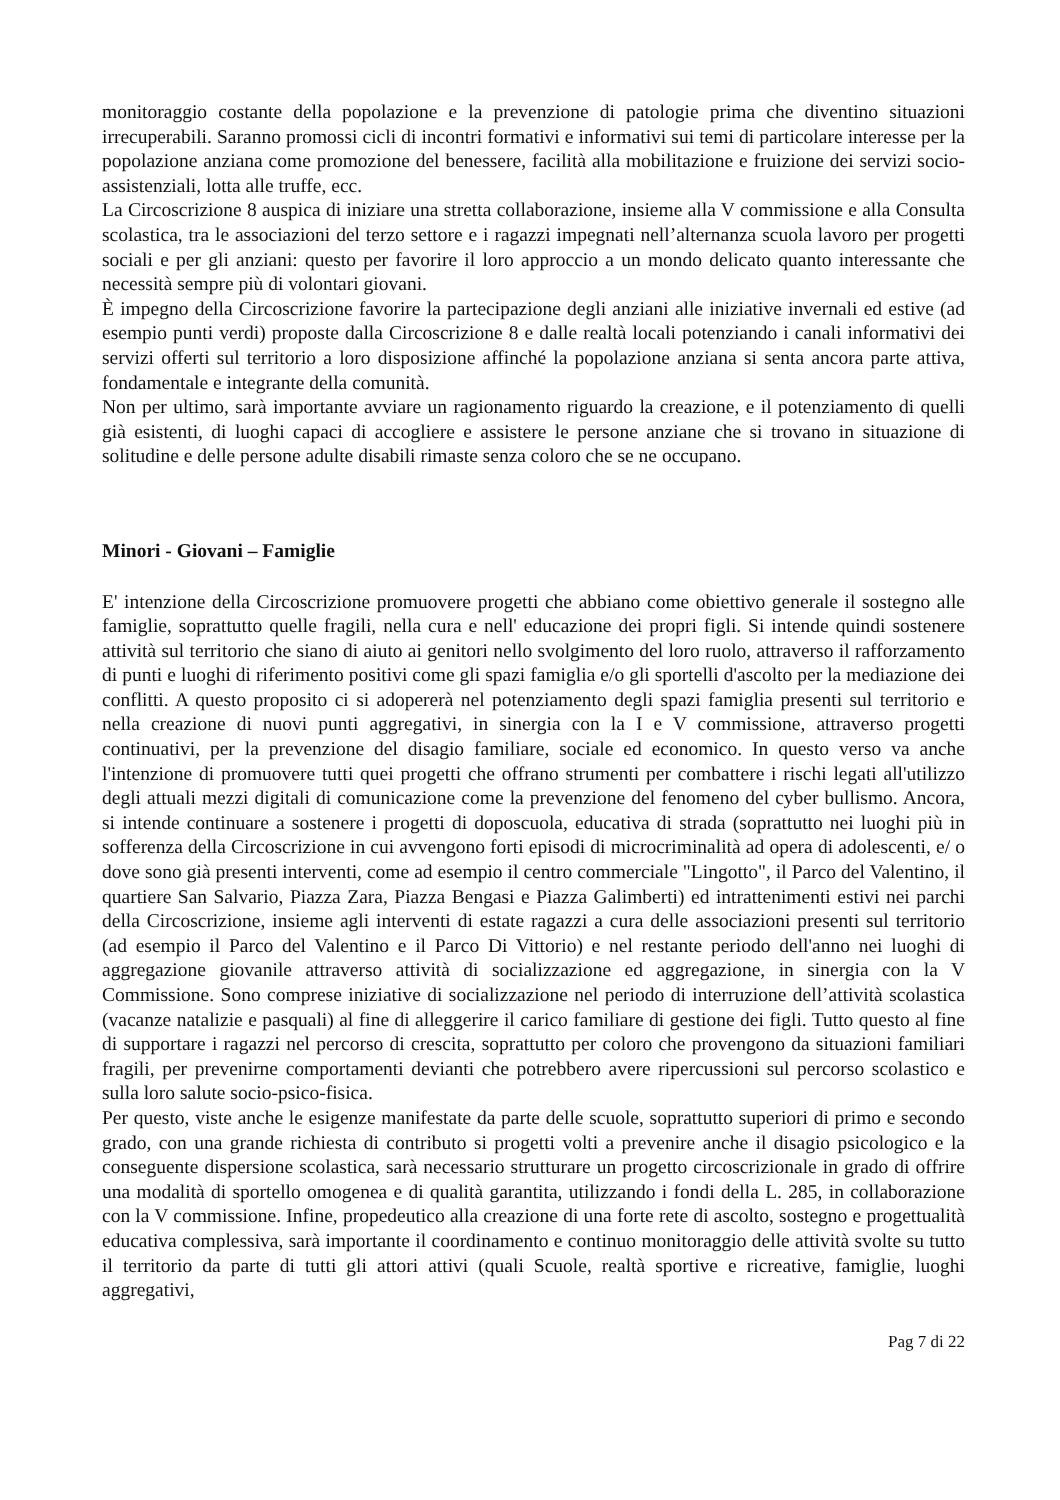monitoraggio costante della popolazione e la prevenzione di patologie prima che diventino situazioni irrecuperabili. Saranno promossi cicli di incontri formativi e informativi sui temi di particolare interesse per la popolazione anziana come promozione del benessere, facilità alla mobilitazione e fruizione dei servizi socio-assistenziali, lotta alle truffe, ecc.
La Circoscrizione 8 auspica di iniziare una stretta collaborazione, insieme alla V commissione e alla Consulta scolastica, tra le associazioni del terzo settore e i ragazzi impegnati nell’alternanza scuola lavoro per progetti sociali e per gli anziani: questo per favorire il loro approccio a un mondo delicato quanto interessante che necessità sempre più di volontari giovani.
È impegno della Circoscrizione favorire la partecipazione degli anziani alle iniziative invernali ed estive (ad esempio punti verdi) proposte dalla Circoscrizione 8 e dalle realtà locali potenziando i canali informativi dei servizi offerti sul territorio a loro disposizione affinché la popolazione anziana si senta ancora parte attiva, fondamentale e integrante della comunità.
Non per ultimo, sarà importante avviare un ragionamento riguardo la creazione, e il potenziamento di quelli già esistenti, di luoghi capaci di accogliere e assistere le persone anziane che si trovano in situazione di solitudine e delle persone adulte disabili rimaste senza coloro che se ne occupano.
Minori - Giovani – Famiglie
E' intenzione della Circoscrizione promuovere progetti che abbiano come obiettivo generale il sostegno alle famiglie, soprattutto quelle fragili, nella cura e nell' educazione dei propri figli. Si intende quindi sostenere attività sul territorio che siano di aiuto ai genitori nello svolgimento del loro ruolo, attraverso il rafforzamento di punti e luoghi di riferimento positivi come gli spazi famiglia e/o gli sportelli d'ascolto per la mediazione dei conflitti. A questo proposito ci si adopererà nel potenziamento degli spazi famiglia presenti sul territorio e nella creazione di nuovi punti aggregativi, in sinergia con la I e V commissione, attraverso progetti continuativi, per la prevenzione del disagio familiare, sociale ed economico. In questo verso va anche l'intenzione di promuovere tutti quei progetti che offrano strumenti per combattere i rischi legati all'utilizzo degli attuali mezzi digitali di comunicazione come la prevenzione del fenomeno del cyber bullismo. Ancora, si intende continuare a sostenere i progetti di doposcuola, educativa di strada (soprattutto nei luoghi più in sofferenza della Circoscrizione in cui avvengono forti episodi di microcriminalità ad opera di adolescenti, e/ o dove sono già presenti interventi, come ad esempio il centro commerciale "Lingotto", il Parco del Valentino, il quartiere San Salvario, Piazza Zara, Piazza Bengasi e Piazza Galimberti) ed intrattenimenti estivi nei parchi della Circoscrizione, insieme agli interventi di estate ragazzi a cura delle associazioni presenti sul territorio (ad esempio il Parco del Valentino e il Parco Di Vittorio) e nel restante periodo dell'anno nei luoghi di aggregazione giovanile attraverso attività di socializzazione ed aggregazione, in sinergia con la V Commissione. Sono comprese iniziative di socializzazione nel periodo di interruzione dell’attività scolastica (vacanze natalizie e pasquali) al fine di alleggerire il carico familiare di gestione dei figli. Tutto questo al fine di supportare i ragazzi nel percorso di crescita, soprattutto per coloro che provengono da situazioni familiari fragili, per prevenirne comportamenti devianti che potrebbero avere ripercussioni sul percorso scolastico e sulla loro salute socio-psico-fisica.
Per questo, viste anche le esigenze manifestate da parte delle scuole, soprattutto superiori di primo e secondo grado, con una grande richiesta di contributo si progetti volti a prevenire anche il disagio psicologico e la conseguente dispersione scolastica, sarà necessario strutturare un progetto circoscrizionale in grado di offrire una modalità di sportello omogenea e di qualità garantita, utilizzando i fondi della L. 285, in collaborazione con la V commissione. Infine, propedeutico alla creazione di una forte rete di ascolto, sostegno e progettualità educativa complessiva, sarà importante il coordinamento e continuo monitoraggio delle attività svolte su tutto il territorio da parte di tutti gli attori attivi (quali Scuole, realtà sportive e ricreative, famiglie, luoghi aggregativi,
Pag 7 di 22